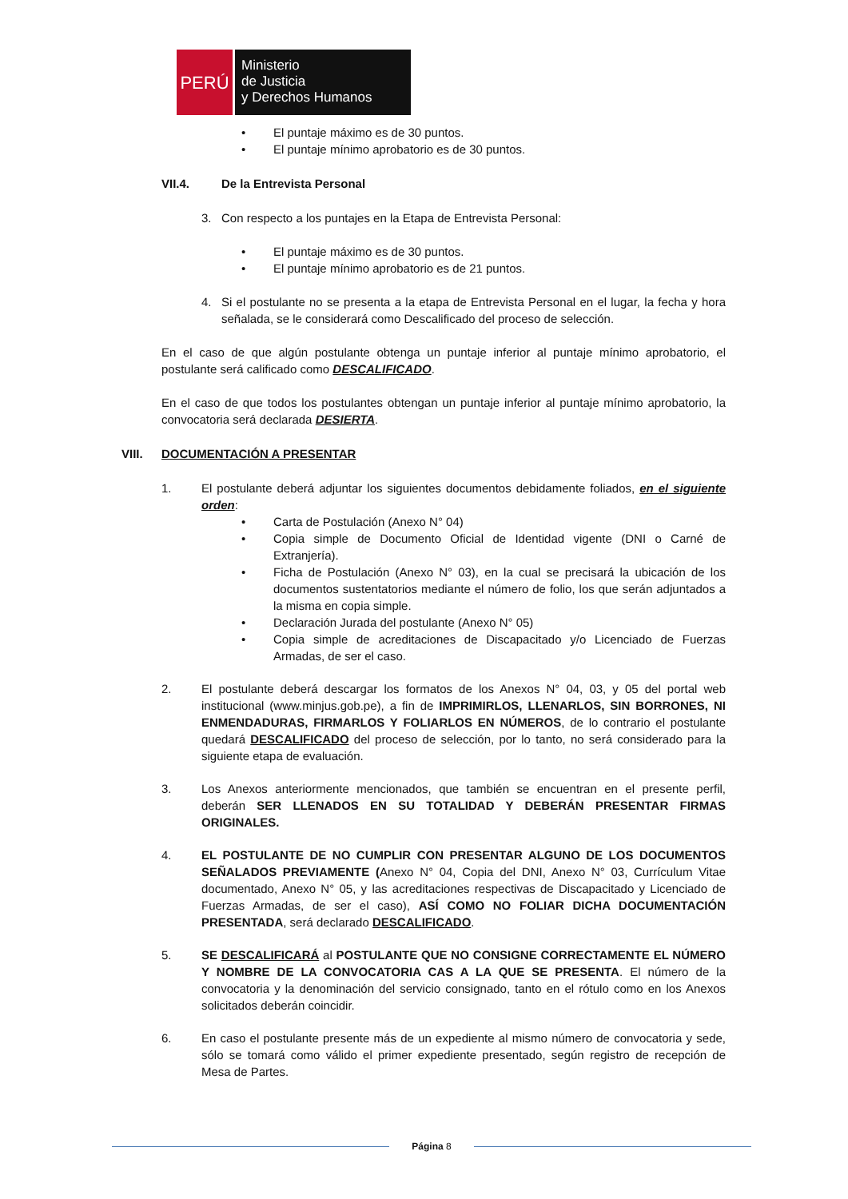PERÚ
Ministerio
de Justicia
y Derechos Humanos
• El puntaje máximo es de 30 puntos.
• El puntaje mínimo aprobatorio es de 30 puntos.
VII.4. De la Entrevista Personal
3. Con respecto a los puntajes en la Etapa de Entrevista Personal:
• El puntaje máximo es de 30 puntos.
• El puntaje mínimo aprobatorio es de 21 puntos.
4. Si el postulante no se presenta a la etapa de Entrevista Personal en el lugar, la fecha y hora señalada, se le considerará como Descalificado del proceso de selección.
En el caso de que algún postulante obtenga un puntaje inferior al puntaje mínimo aprobatorio, el postulante será calificado como DESCALIFICADO.
En el caso de que todos los postulantes obtengan un puntaje inferior al puntaje mínimo aprobatorio, la convocatoria será declarada DESIERTA.
VIII. DOCUMENTACIÓN A PRESENTAR
1. El postulante deberá adjuntar los siguientes documentos debidamente foliados, en el siguiente orden:
• Carta de Postulación (Anexo N° 04)
• Copia simple de Documento Oficial de Identidad vigente (DNI o Carné de Extranjería).
• Ficha de Postulación (Anexo N° 03), en la cual se precisará la ubicación de los documentos sustentatorios mediante el número de folio, los que serán adjuntados a la misma en copia simple.
• Declaración Jurada del postulante (Anexo N° 05)
• Copia simple de acreditaciones de Discapacitado y/o Licenciado de Fuerzas Armadas, de ser el caso.
2. El postulante deberá descargar los formatos de los Anexos N° 04, 03, y 05 del portal web institucional (www.minjus.gob.pe), a fin de IMPRIMIRLOS, LLENARLOS, SIN BORRONES, NI ENMENDADURAS, FIRMARLOS Y FOLIARLOS EN NÚMEROS, de lo contrario el postulante quedará DESCALIFICADO del proceso de selección, por lo tanto, no será considerado para la siguiente etapa de evaluación.
3. Los Anexos anteriormente mencionados, que también se encuentran en el presente perfil, deberán SER LLENADOS EN SU TOTALIDAD Y DEBERÁN PRESENTAR FIRMAS ORIGINALES.
4. EL POSTULANTE DE NO CUMPLIR CON PRESENTAR ALGUNO DE LOS DOCUMENTOS SEÑALADOS PREVIAMENTE (Anexo N° 04, Copia del DNI, Anexo N° 03, Currículum Vitae documentado, Anexo N° 05, y las acreditaciones respectivas de Discapacitado y Licenciado de Fuerzas Armadas, de ser el caso), ASÍ COMO NO FOLIAR DICHA DOCUMENTACIÓN PRESENTADA, será declarado DESCALIFICADO.
5. SE DESCALIFICARÁ al POSTULANTE QUE NO CONSIGNE CORRECTAMENTE EL NÚMERO Y NOMBRE DE LA CONVOCATORIA CAS A LA QUE SE PRESENTA. El número de la convocatoria y la denominación del servicio consignado, tanto en el rótulo como en los Anexos solicitados deberán coincidir.
6. En caso el postulante presente más de un expediente al mismo número de convocatoria y sede, sólo se tomará como válido el primer expediente presentado, según registro de recepción de Mesa de Partes.
Página 8